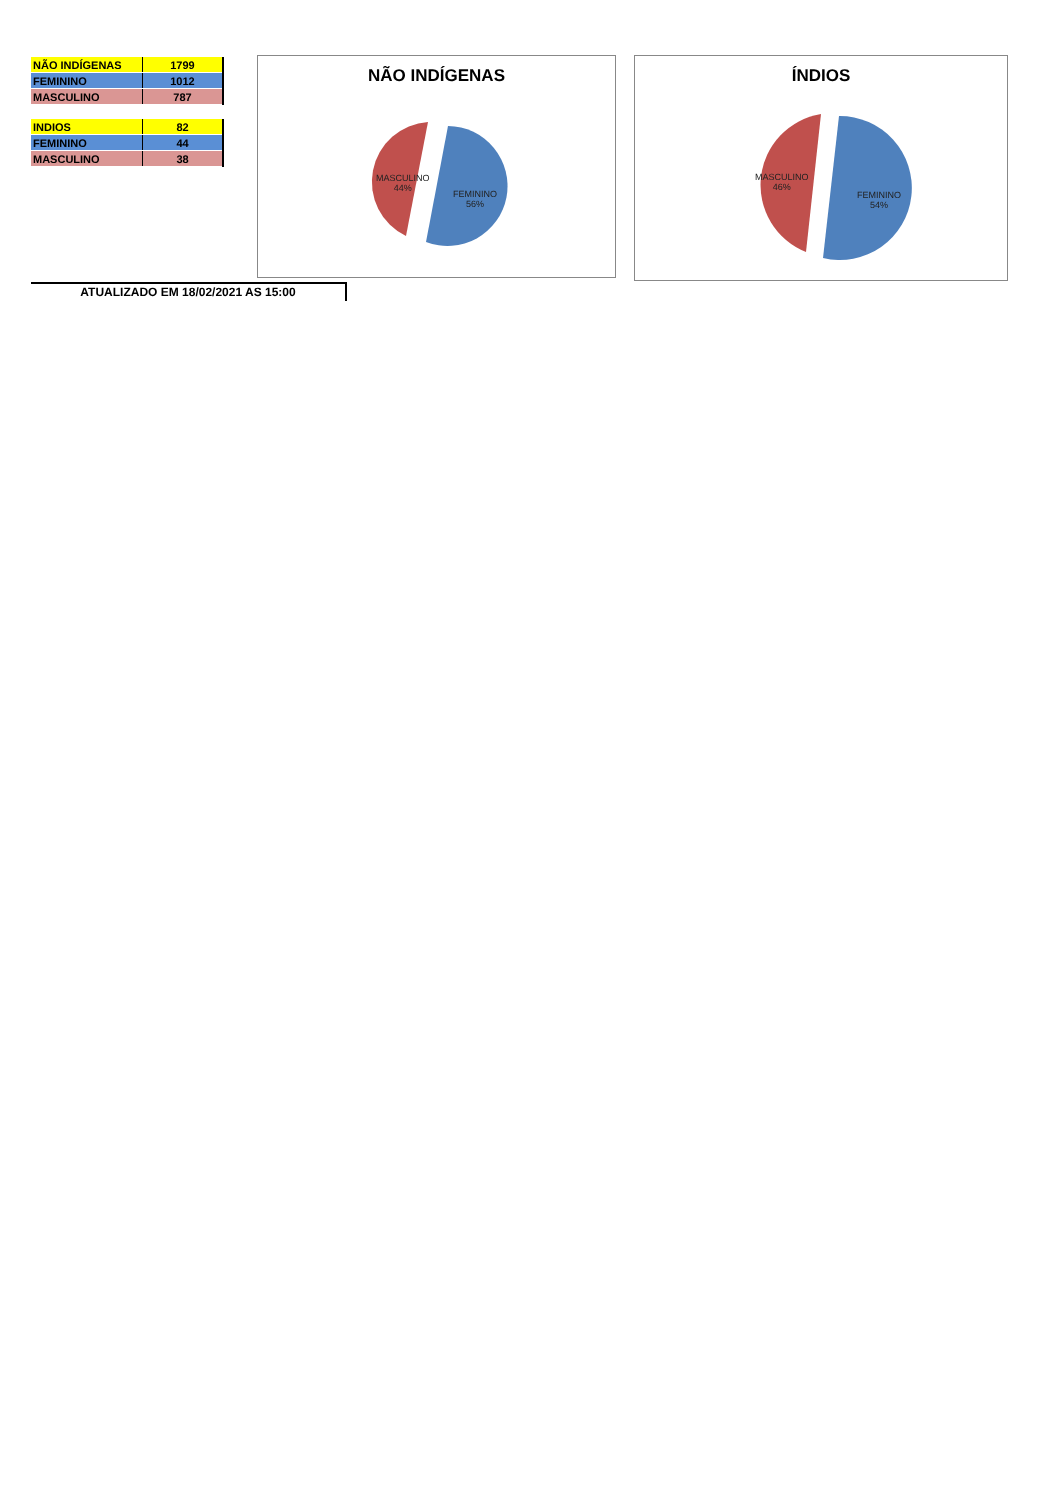| NÃO INDÍGENAS | 1799 |
| FEMININO | 1012 |
| MASCULINO | 787 |
| INDIOS | 82 |
| FEMININO | 44 |
| MASCULINO | 38 |
NÃO INDÍGENAS
MASCULINO
44%
FEMININO
56%
ÍNDIOS
MASCULINO
46%
FEMININO
54%
ATUALIZADO EM 18/02/2021 AS 15:00